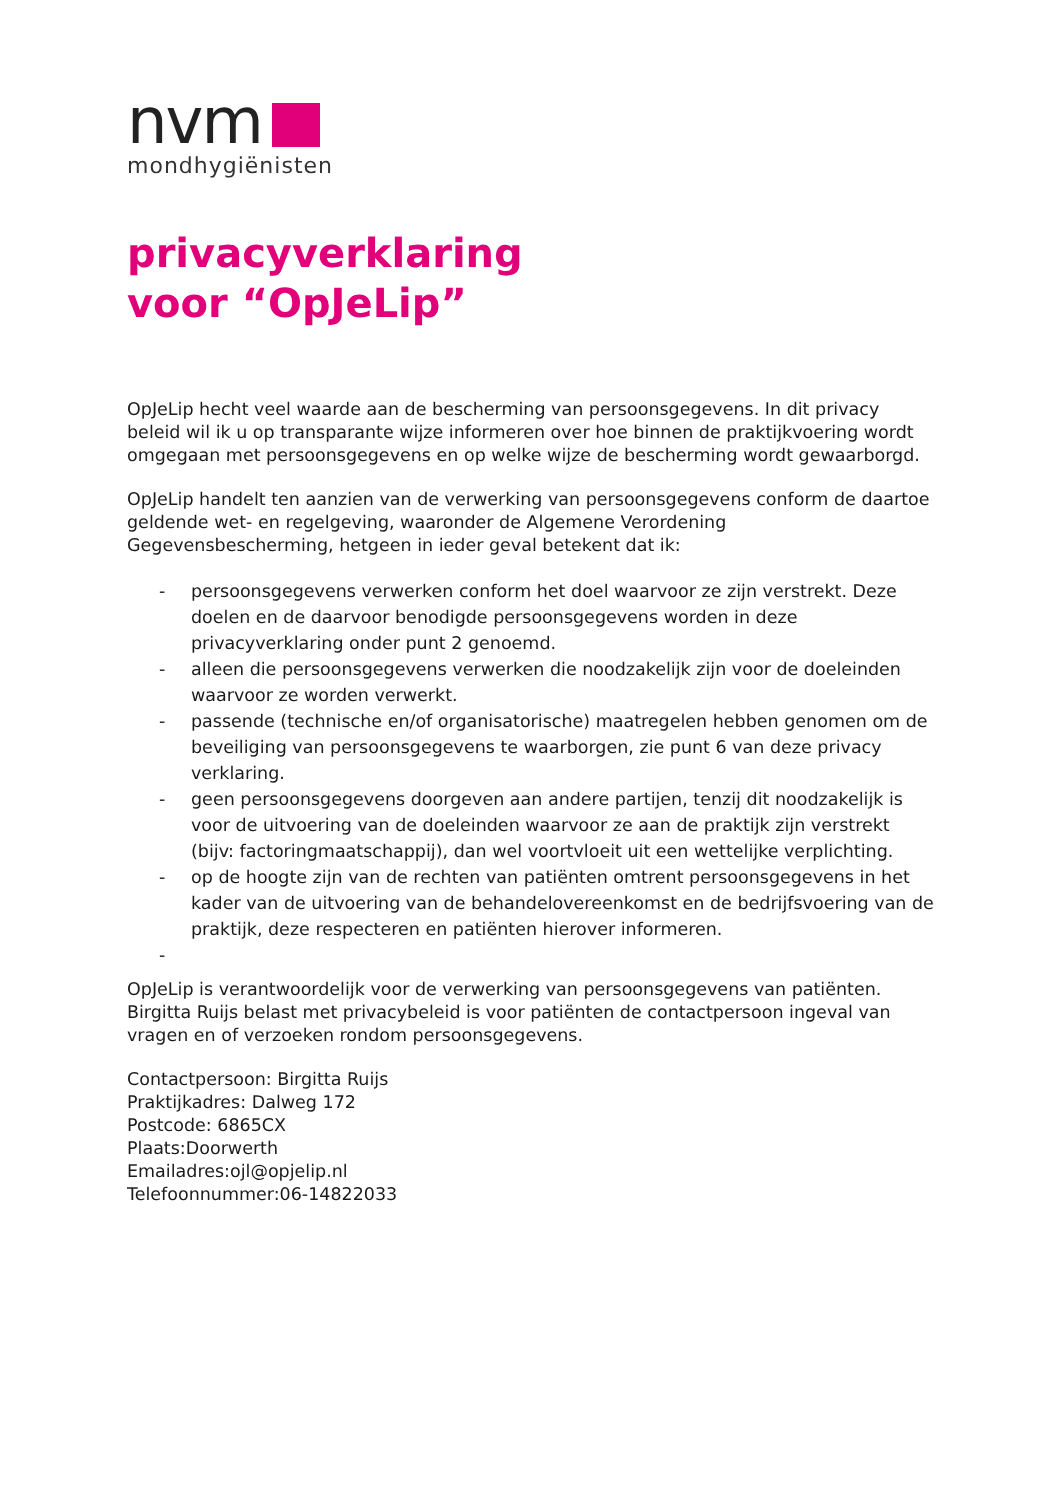nvm
mondhygiënisten
privacyverklaring
voor “OpJeLip”
OpJeLip hecht veel waarde aan de bescherming van persoonsgegevens. In dit privacy beleid wil ik u op transparante wijze informeren over hoe binnen de praktijkvoering wordt omgegaan met persoonsgegevens en op welke wijze de bescherming wordt gewaarborgd.
OpJeLip handelt ten aanzien van de verwerking van persoonsgegevens conform de daartoe geldende wet- en regelgeving, waaronder de Algemene Verordening Gegevensbescherming, hetgeen in ieder geval betekent dat ik:
- persoonsgegevens verwerken conform het doel waarvoor ze zijn verstrekt. Deze doelen en de daarvoor benodigde persoonsgegevens worden in deze privacyverklaring onder punt 2 genoemd.
- alleen die persoonsgegevens verwerken die noodzakelijk zijn voor de doeleinden waarvoor ze worden verwerkt.
- passende (technische en/of organisatorische) maatregelen hebben genomen om de beveiliging van persoonsgegevens te waarborgen, zie punt 6 van deze privacy verklaring.
- geen persoonsgegevens doorgeven aan andere partijen, tenzij dit noodzakelijk is voor de uitvoering van de doeleinden waarvoor ze aan de praktijk zijn verstrekt (bijv: factoringmaatschappij), dan wel voortvloeit uit een wettelijke verplichting.
- op de hoogte zijn van de rechten van patiënten omtrent persoonsgegevens in het kader van de uitvoering van de behandelovereenkomst en de bedrijfsvoering van de praktijk, deze respecteren en patiënten hierover informeren.
-
OpJeLip is verantwoordelijk voor de verwerking van persoonsgegevens van patiënten. Birgitta Ruijs belast met privacybeleid is voor patiënten de contactpersoon ingeval van vragen en of verzoeken rondom persoonsgegevens.
Contactpersoon: Birgitta Ruijs
Praktijkadres: Dalweg 172
Postcode: 6865CX
Plaats:Doorwerth
Emailadres:ojl@opjelip.nl
Telefoonnummer:06-14822033